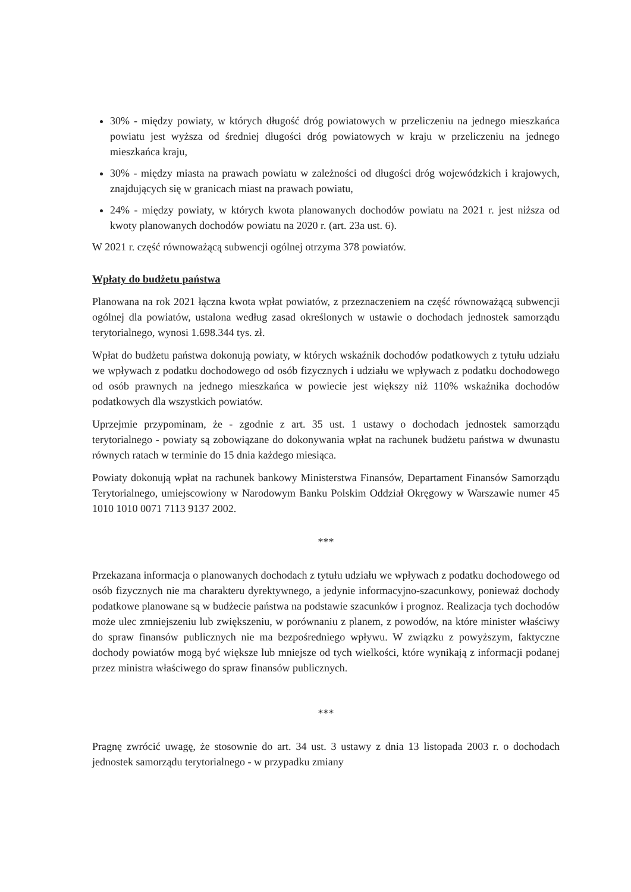30% - między powiaty, w których długość dróg powiatowych w przeliczeniu na jednego mieszkańca powiatu jest wyższa od średniej długości dróg powiatowych w kraju w przeliczeniu na jednego mieszkańca kraju,
30% - między miasta na prawach powiatu w zależności od długości dróg wojewódzkich i krajowych, znajdujących się w granicach miast na prawach powiatu,
24% - między powiaty, w których kwota planowanych dochodów powiatu na 2021 r. jest niższa od kwoty planowanych dochodów powiatu na 2020 r. (art. 23a ust. 6).
W 2021 r. część równoważącą subwencji ogólnej otrzyma 378 powiatów.
Wpłaty do budżetu państwa
Planowana na rok 2021 łączna kwota wpłat powiatów, z przeznaczeniem na część równoważącą subwencji ogólnej dla powiatów, ustalona według zasad określonych w ustawie o dochodach jednostek samorządu terytorialnego, wynosi 1.698.344 tys. zł.
Wpłat do budżetu państwa dokonują powiaty, w których wskaźnik dochodów podatkowych z tytułu udziału we wpływach z podatku dochodowego od osób fizycznych i udziału we wpływach z podatku dochodowego od osób prawnych na jednego mieszkańca w powiecie jest większy niż 110% wskaźnika dochodów podatkowych dla wszystkich powiatów.
Uprzejmie przypominam, że - zgodnie z art. 35 ust. 1 ustawy o dochodach jednostek samorządu terytorialnego - powiaty są zobowiązane do dokonywania wpłat na rachunek budżetu państwa w dwunastu równych ratach w terminie do 15 dnia każdego miesiąca.
Powiaty dokonują wpłat na rachunek bankowy Ministerstwa Finansów, Departament Finansów Samorządu Terytorialnego, umiejscowiony w Narodowym Banku Polskim Oddział Okręgowy w Warszawie numer 45 1010 1010 0071 7113 9137 2002.
***
Przekazana informacja o planowanych dochodach z tytułu udziału we wpływach z podatku dochodowego od osób fizycznych nie ma charakteru dyrektywnego, a jedynie informacyjno-szacunkowy, ponieważ dochody podatkowe planowane są w budżecie państwa na podstawie szacunków i prognoz. Realizacja tych dochodów może ulec zmniejszeniu lub zwiększeniu, w porównaniu z planem, z powodów, na które minister właściwy do spraw finansów publicznych nie ma bezpośredniego wpływu. W związku z powyższym, faktyczne dochody powiatów mogą być większe lub mniejsze od tych wielkości, które wynikają z informacji podanej przez ministra właściwego do spraw finansów publicznych.
***
Pragnę zwrócić uwagę, że stosownie do art. 34 ust. 3 ustawy z dnia 13 listopada 2003 r. o dochodach jednostek samorządu terytorialnego - w przypadku zmiany